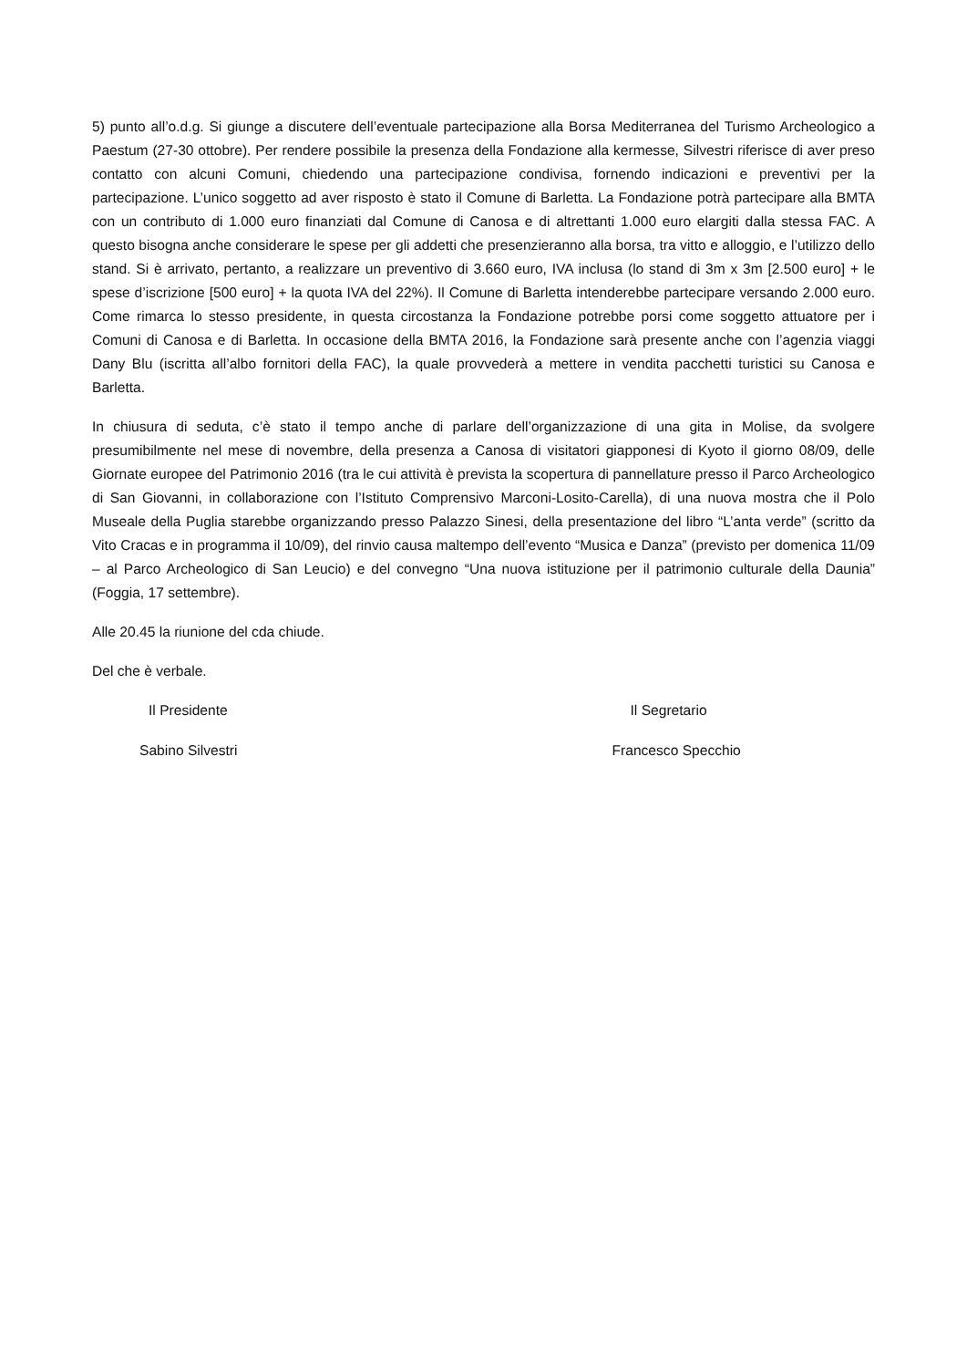5) punto all’o.d.g. Si giunge a discutere dell’eventuale partecipazione alla Borsa Mediterranea del Turismo Archeologico a Paestum (27-30 ottobre). Per rendere possibile la presenza della Fondazione alla kermesse, Silvestri riferisce di aver preso contatto con alcuni Comuni, chiedendo una partecipazione condivisa, fornendo indicazioni e preventivi per la partecipazione. L’unico soggetto ad aver risposto è stato il Comune di Barletta. La Fondazione potrà partecipare alla BMTA con un contributo di 1.000 euro finanziati dal Comune di Canosa e di altrettanti 1.000 euro elargiti dalla stessa FAC. A questo bisogna anche considerare le spese per gli addetti che presenzieranno alla borsa, tra vitto e alloggio, e l’utilizzo dello stand. Si è arrivato, pertanto, a realizzare un preventivo di 3.660 euro, IVA inclusa (lo stand di 3m x 3m [2.500 euro] + le spese d’iscrizione [500 euro] + la quota IVA del 22%). Il Comune di Barletta intenderebbe partecipare versando 2.000 euro. Come rimarca lo stesso presidente, in questa circostanza la Fondazione potrebbe porsi come soggetto attuatore per i Comuni di Canosa e di Barletta. In occasione della BMTA 2016, la Fondazione sarà presente anche con l’agenzia viaggi Dany Blu (iscritta all’albo fornitori della FAC), la quale provvederà a mettere in vendita pacchetti turistici su Canosa e Barletta.
In chiusura di seduta, c’è stato il tempo anche di parlare dell’organizzazione di una gita in Molise, da svolgere presumibilmente nel mese di novembre, della presenza a Canosa di visitatori giapponesi di Kyoto il giorno 08/09, delle Giornate europee del Patrimonio 2016 (tra le cui attività è prevista la scopertura di pannellature presso il Parco Archeologico di San Giovanni, in collaborazione con l’Istituto Comprensivo Marconi-Losito-Carella), di una nuova mostra che il Polo Museale della Puglia starebbe organizzando presso Palazzo Sinesi, della presentazione del libro “L’anta verde” (scritto da Vito Cracas e in programma il 10/09), del rinvio causa maltempo dell’evento “Musica e Danza” (previsto per domenica 11/09 – al Parco Archeologico di San Leucio) e del convegno “Una nuova istituzione per il patrimonio culturale della Daunia” (Foggia, 17 settembre).
Alle 20.45 la riunione del cda chiude.
Del che è verbale.
Il Presidente Il Segretario
Sabino Silvestri Francesco Specchio